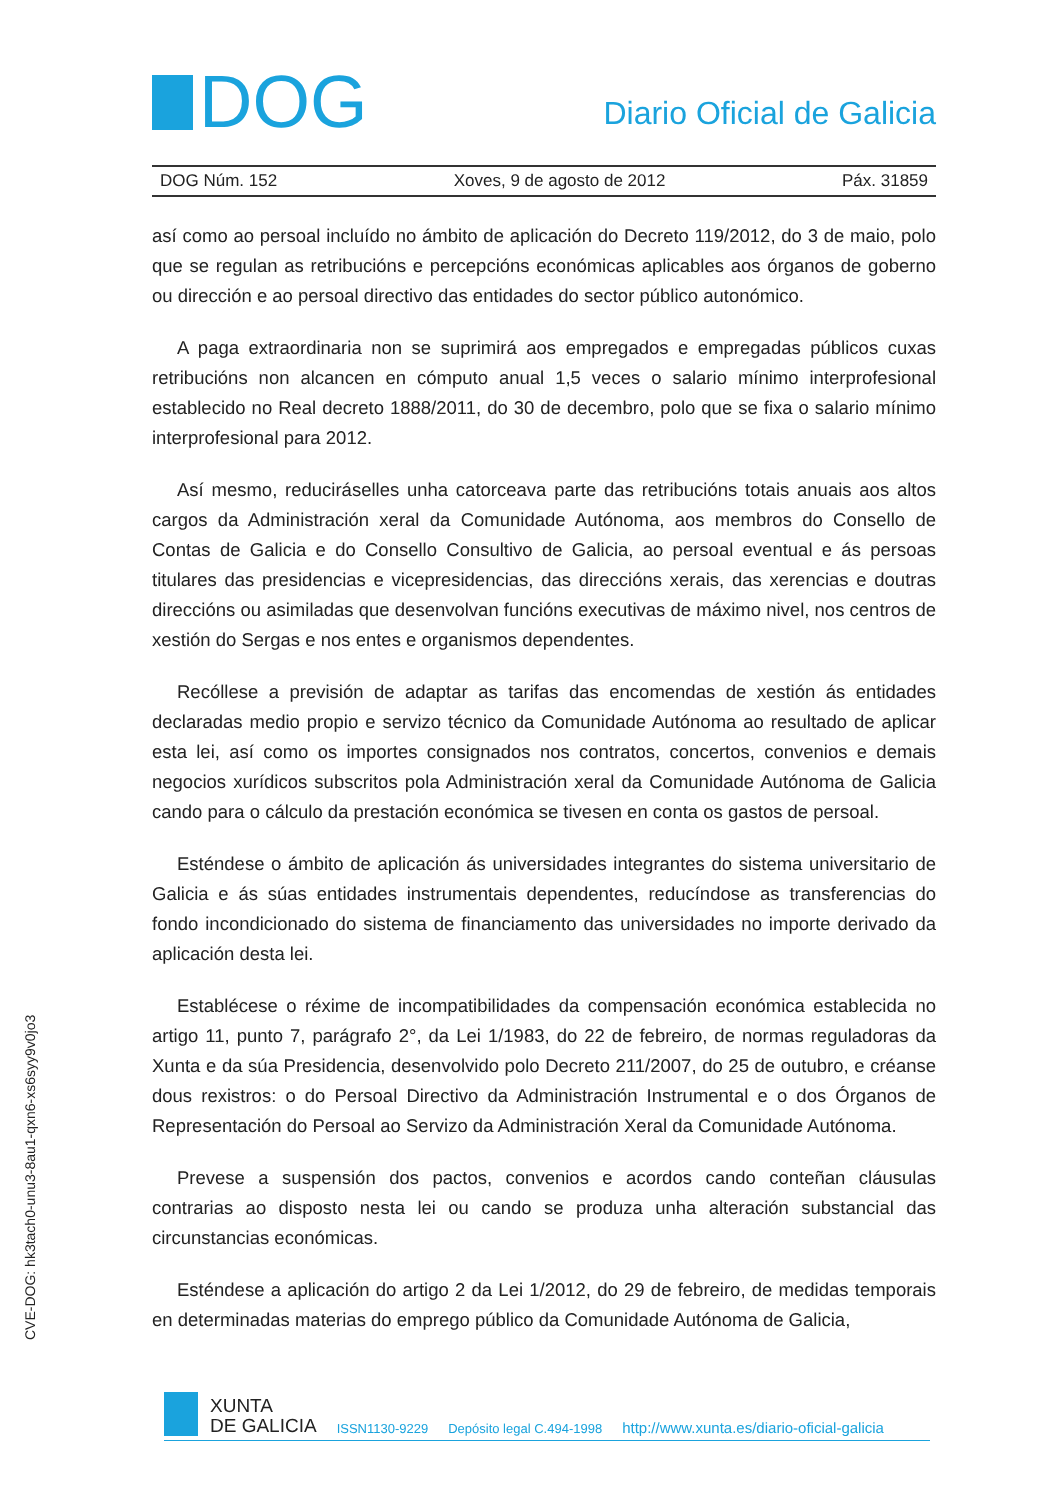DOG
Diario Oficial de Galicia
DOG Núm. 152 Xoves, 9 de agosto de 2012 Páx. 31859
así como ao persoal incluído no ámbito de aplicación do Decreto 119/2012, do 3 de maio, polo que se regulan as retribucións e percepcións económicas aplicables aos órganos de goberno ou dirección e ao persoal directivo das entidades do sector público autonómico.
A paga extraordinaria non se suprimirá aos empregados e empregadas públicos cuxas retribucións non alcancen en cómputo anual 1,5 veces o salario mínimo interprofesional establecido no Real decreto 1888/2011, do 30 de decembro, polo que se fixa o salario mínimo interprofesional para 2012.
Así mesmo, reduciráselles unha catorceava parte das retribucións totais anuais aos altos cargos da Administración xeral da Comunidade Autónoma, aos membros do Consello de Contas de Galicia e do Consello Consultivo de Galicia, ao persoal eventual e ás persoas titulares das presidencias e vicepresidencias, das direccións xerais, das xerencias e doutras direccións ou asimiladas que desenvolvan funcións executivas de máximo nivel, nos centros de xestión do Sergas e nos entes e organismos dependentes.
Recóllese a previsión de adaptar as tarifas das encomendas de xestión ás entidades declaradas medio propio e servizo técnico da Comunidade Autónoma ao resultado de aplicar esta lei, así como os importes consignados nos contratos, concertos, convenios e demais negocios xurídicos subscritos pola Administración xeral da Comunidade Autónoma de Galicia cando para o cálculo da prestación económica se tivesen en conta os gastos de persoal.
Esténdese o ámbito de aplicación ás universidades integrantes do sistema universitario de Galicia e ás súas entidades instrumentais dependentes, reducíndose as transferencias do fondo incondicionado do sistema de financiamento das universidades no importe derivado da aplicación desta lei.
Establécese o réxime de incompatibilidades da compensación económica establecida no artigo 11, punto 7, parágrafo 2°, da Lei 1/1983, do 22 de febreiro, de normas reguladoras da Xunta e da súa Presidencia, desenvolvido polo Decreto 211/2007, do 25 de outubro, e créanse dous rexistros: o do Persoal Directivo da Administración Instrumental e o dos Órganos de Representación do Persoal ao Servizo da Administración Xeral da Comunidade Autónoma.
Prevese a suspensión dos pactos, convenios e acordos cando conteñan cláusulas contrarias ao disposto nesta lei ou cando se produza unha alteración substancial das circunstancias económicas.
Esténdese a aplicación do artigo 2 da Lei 1/2012, do 29 de febreiro, de medidas temporais en determinadas materias do emprego público da Comunidade Autónoma de Galicia,
CVE-DOG: hk3tach0-unu3-8au1-qxn6-xs6syy9v0jo3
XUNTA
DE GALICIA
ISSN1130-9229 Depósito legal C.494-1998 http://www.xunta.es/diario-oficial-galicia